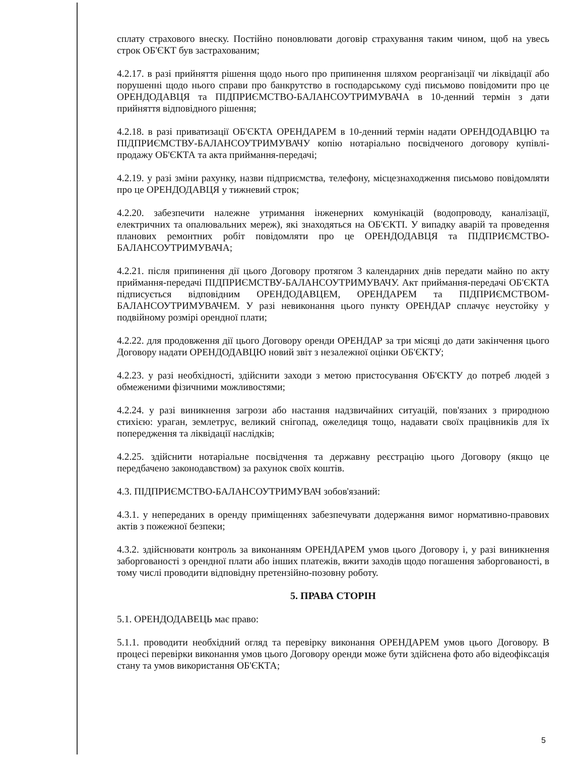сплату страхового внеску. Постійно поновлювати договір страхування таким чином, щоб на увесь строк ОБ'ЄКТ був застрахованим;
4.2.17. в разі прийняття рішення щодо нього про припинення шляхом реорганізації чи ліквідації або порушенні щодо нього справи про банкрутство в господарському суді письмово повідомити про це ОРЕНДОДАВЦЯ та ПІДПРИЄМСТВО-БАЛАНСОУТРИМУВАЧА в 10-денний термін з дати прийняття відповідного рішення;
4.2.18. в разі приватизації ОБ'ЄКТА ОРЕНДАРЕМ в 10-денний термін надати ОРЕНДОДАВЦЮ та ПІДПРИЄМСТВУ-БАЛАНСОУТРИМУВАЧУ копію нотаріально посвідченого договору купівлі-продажу ОБ'ЄКТА та акта приймання-передачі;
4.2.19. у разі зміни рахунку, назви підприємства, телефону, місцезнаходження письмово повідомляти про це ОРЕНДОДАВЦЯ у тижневий строк;
4.2.20. забезпечити належне утримання інженерних комунікацій (водопроводу, каналізації, електричних та опалювальних мереж), які знаходяться на ОБ'ЄКТІ. У випадку аварій та проведення планових ремонтних робіт повідомляти про це ОРЕНДОДАВЦЯ та ПІДПРИЄМСТВО-БАЛАНСОУТРИМУВАЧА;
4.2.21. після припинення дії цього Договору протягом 3 календарних днів передати майно по акту приймання-передачі ПІДПРИЄМСТВУ-БАЛАНСОУТРИМУВАЧУ. Акт приймання-передачі ОБ'ЄКТА підписується відповідним ОРЕНДОДАВЦЕМ, ОРЕНДАРЕМ та ПІДПРИЄМСТВОМ-БАЛАНСОУТРИМУВАЧЕМ. У разі невиконання цього пункту ОРЕНДАР сплачує неустойку у подвійному розмірі орендної плати;
4.2.22. для продовження дії цього Договору оренди ОРЕНДАР за три місяці до дати закінчення цього Договору надати ОРЕНДОДАВЦЮ новий звіт з незалежної оцінки ОБ'ЄКТУ;
4.2.23. у разі необхідності, здійснити заходи з метою пристосування ОБ'ЄКТУ до потреб людей з обмеженими фізичними можливостями;
4.2.24. у разі виникнення загрози або настання надзвичайних ситуацій, пов'язаних з природною стихією: ураган, землетрус, великий снігопад, ожеледиця тощо, надавати своїх працівників для їх попередження та ліквідації наслідків;
4.2.25. здійснити нотаріальне посвідчення та державну реєстрацію цього Договору (якщо це передбачено законодавством) за рахунок своїх коштів.
4.3. ПІДПРИЄМСТВО-БАЛАНСОУТРИМУВАЧ зобов'язаний:
4.3.1. у непереданих в оренду приміщеннях забезпечувати додержання вимог нормативно-правових актів з пожежної безпеки;
4.3.2. здійснювати контроль за виконанням ОРЕНДАРЕМ умов цього Договору і, у разі виникнення заборгованості з орендної плати або інших платежів, вжити заходів щодо погашення заборгованості, в тому числі проводити відповідну претензійно-позовну роботу.
5. ПРАВА СТОРІН
5.1. ОРЕНДОДАВЕЦЬ має право:
5.1.1. проводити необхідний огляд та перевірку виконання ОРЕНДАРЕМ умов цього Договору. В процесі перевірки виконання умов цього Договору оренди може бути здійснена фото або відеофіксація стану та умов використання ОБ'ЄКТА;
5